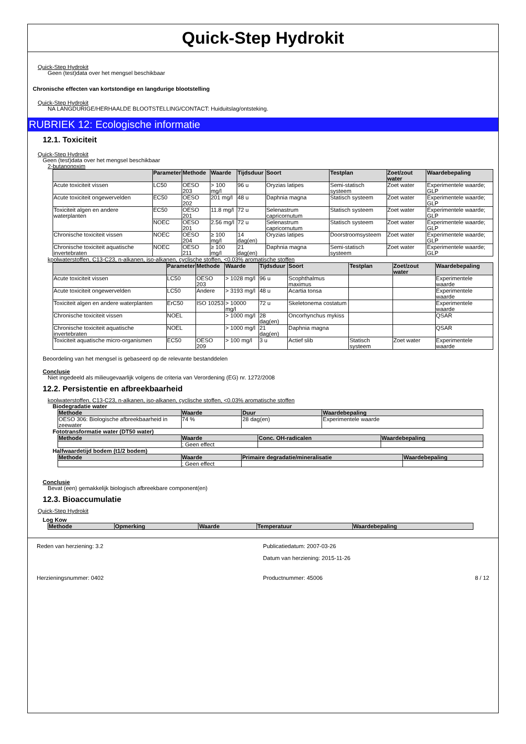Quick-Step Hydrokit
Quick-Step Hydrokit
Geen (test)data over het mengsel beschikbaar
Chronische effecten van kortstondige en langdurige blootstelling
Quick-Step Hydrokit
NA LANGDURIGE/HERHAALDE BLOOTSTELLING/CONTACT: Huiduitslag/ontsteking.
RUBRIEK 12: Ecologische informatie
12.1. Toxiciteit
Quick-Step Hydrokit
Geen (test)data over het mengsel beschikbaar
2-butanonoxim
| | Parameter | Methode | Waarde | Tijdsduur | Soort | Testplan | Zoet/zout water | Waardebepaling |
| --- | --- | --- | --- | --- | --- | --- | --- | --- |
| Acute toxiciteit vissen | LC50 | OESO 203 | > 100 mg/l | 96 u | Oryzias latipes | Semi-statisch systeem | Zoet water | Experimentele waarde; GLP |
| Acute toxiciteit ongewervelden | EC50 | OESO 202 | 201 mg/l | 48 u | Daphnia magna | Statisch systeem | Zoet water | Experimentele waarde; GLP |
| Toxiciteit algen en andere waterplanten | EC50 | OESO 201 | 11.8 mg/l | 72 u | Selenastrum capricornutum | Statisch systeem | Zoet water | Experimentele waarde; GLP |
| | NOEC | OESO 201 | 2.56 mg/l | 72 u | Selenastrum capricornutum | Statisch systeem | Zoet water | Experimentele waarde; GLP |
| Chronische toxiciteit vissen | NOEC | OESO 204 | ≥ 100 mg/l | 14 dag(en) | Oryzias latipes | Doorstroomsysteem | Zoet water | Experimentele waarde; GLP |
| Chronische toxiciteit aquatische invertebraten | NOEC | OESO 211 | ≥ 100 mg/l | 21 dag(en) | Daphnia magna | Semi-statisch systeem | Zoet water | Experimentele waarde; GLP |
koolwaterstoffen, C13-C23, n-alkanen, iso-alkanen, cyclische stoffen, <0.03% aromatische stoffen
| | Parameter | Methode | Waarde | Tijdsduur | Soort | Testplan | Zoet/zout water | Waardebepaling |
| --- | --- | --- | --- | --- | --- | --- | --- | --- |
| Acute toxiciteit vissen | LC50 | OESO 203 | > 1028 mg/l | 96 u | Scophthalmus maximus | | | Experimentele waarde |
| Acute toxiciteit ongewervelden | LC50 | Andere | > 3193 mg/l | 48 u | Acartia tonsa | | | Experimentele waarde |
| Toxiciteit algen en andere waterplanten | ErC50 | ISO 10253 | > 10000 mg/l | 72 u | Skeletonema costatum | | | Experimentele waarde |
| Chronische toxiciteit vissen | NOEL | | > 1000 mg/l | 28 dag(en) | Oncorhynchus mykiss | | | QSAR |
| Chronische toxiciteit aquatische invertebraten | NOEL | | > 1000 mg/l | 21 dag(en) | Daphnia magna | | | QSAR |
| Toxiciteit aquatische micro-organismen | EC50 | OESO 209 | > 100 mg/l | 3 u | Actief slib | Statisch systeem | Zoet water | Experimentele waarde |
Beoordeling van het mengsel is gebaseerd op de relevante bestanddelen
Conclusie
Niet ingedeeld als milieugevaarlijk volgens de criteria van Verordening (EG) nr. 1272/2008
12.2. Persistentie en afbreekbaarheid
koolwaterstoffen, C13-C23, n-alkanen, iso-alkanen, cyclische stoffen, <0.03% aromatische stoffen
Biodegradatie water
| Methode | Waarde | Duur | Waardebepaling |
| --- | --- | --- | --- |
| OESO 306: Biologische afbreekbaarheid in zeewater | 74 % | 28 dag(en) | Experimentele waarde |
Fototransformatie water (DT50 water)
| Methode | Waarde | Conc. OH-radicalen | Waardebepaling |
| --- | --- | --- | --- |
| | ; Geen effect | | |
Halfwaardetijd bodem (t1/2 bodem)
| Methode | Waarde | Primaire degradatie/mineralisatie | Waardebepaling |
| --- | --- | --- | --- |
| | ; Geen effect | | |
Conclusie
Bevat (een) gemakkelijk biologisch afbreekbare component(en)
12.3. Bioaccumulatie
Quick-Step Hydrokit
Log Kow
| Methode | Opmerking | Waarde | Temperatuur | Waardebepaling |
| --- | --- | --- | --- | --- |
Reden van herziening: 3.2
Publicatiedatum: 2007-03-26
Datum van herziening: 2015-11-26
Herzieningsnummer: 0402
Productnummer: 45006 8 / 12